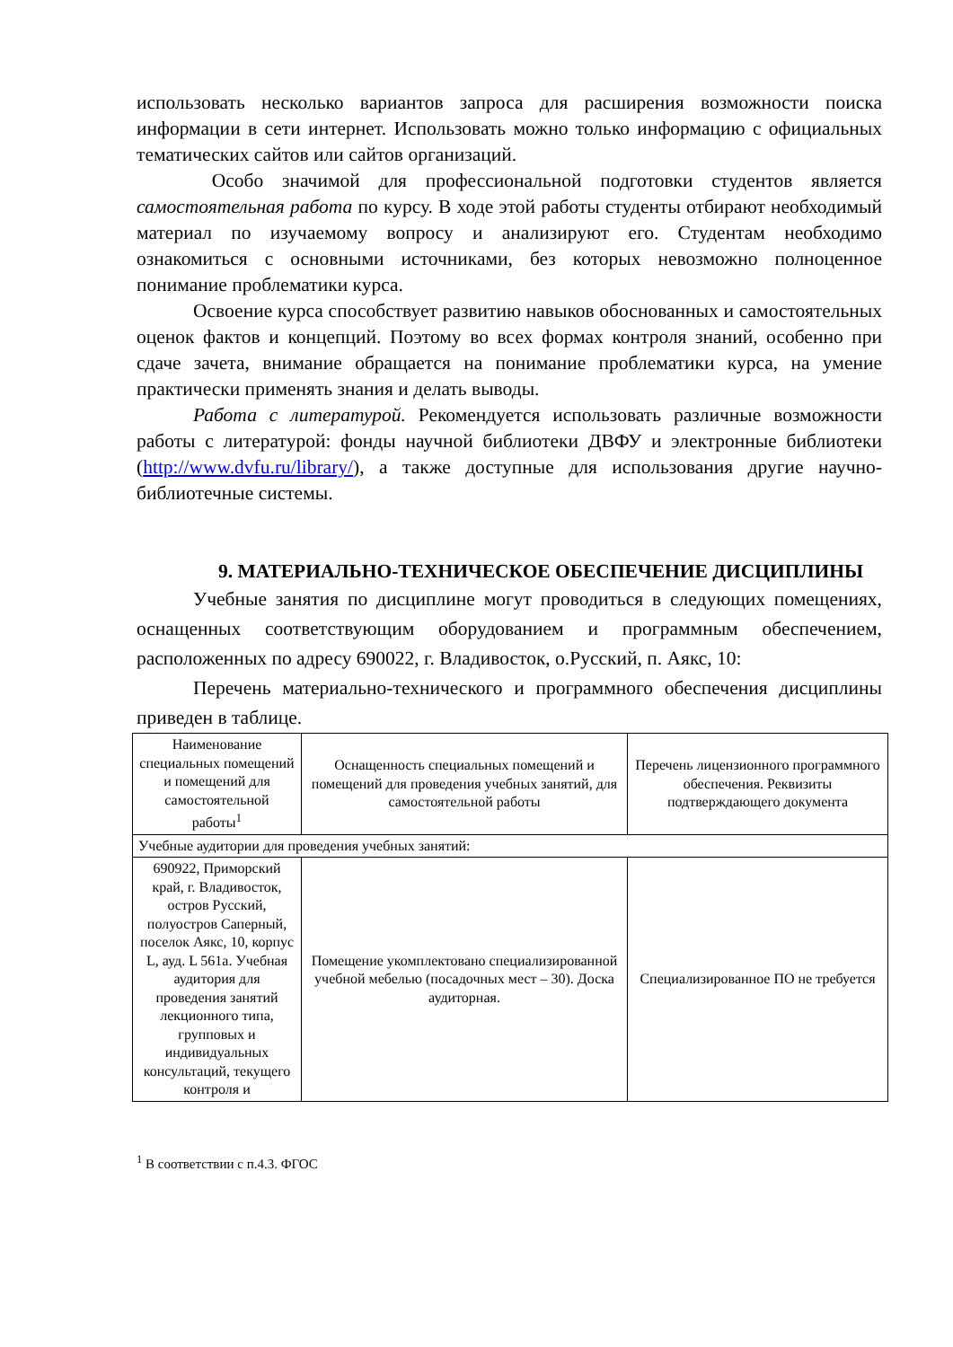использовать несколько вариантов запроса для расширения возможности поиска информации в сети интернет. Использовать можно только информацию с официальных тематических сайтов или сайтов организаций.
Особо значимой для профессиональной подготовки студентов является самостоятельная работа по курсу. В ходе этой работы студенты отбирают необходимый материал по изучаемому вопросу и анализируют его. Студентам необходимо ознакомиться с основными источниками, без которых невозможно полноценное понимание проблематики курса.
Освоение курса способствует развитию навыков обоснованных и самостоятельных оценок фактов и концепций. Поэтому во всех формах контроля знаний, особенно при сдаче зачета, внимание обращается на понимание проблематики курса, на умение практически применять знания и делать выводы.
Работа с литературой. Рекомендуется использовать различные возможности работы с литературой: фонды научной библиотеки ДВФУ и электронные библиотеки (http://www.dvfu.ru/library/), а также доступные для использования другие научно-библиотечные системы.
9. МАТЕРИАЛЬНО-ТЕХНИЧЕСКОЕ ОБЕСПЕЧЕНИЕ ДИСЦИПЛИНЫ
Учебные занятия по дисциплине могут проводиться в следующих помещениях, оснащенных соответствующим оборудованием и программным обеспечением, расположенных по адресу 690022, г. Владивосток, о.Русский, п. Аякс, 10:
Перечень материально-технического и программного обеспечения дисциплины приведен в таблице.
| Наименование специальных помещений и помещений для самостоятельной работы<sup>1</sup> | Оснащенность специальных помещений и помещений для проведения учебных занятий, для самостоятельной работы | Перечень лицензионного программного обеспечения. Реквизиты подтверждающего документа |
| Учебные аудитории для проведения учебных занятий: | | |
| 690922, Приморский край, г. Владивосток, остров Русский, полуостров Саперный, поселок Аякс, 10, корпус L, ауд. L 561а. Учебная аудитория для проведения занятий лекционного типа, групповых и индивидуальных консультаций, текущего контроля и | Помещение укомплектовано специализированной учебной мебелью (посадочных мест – 30). Доска аудиторная. | Специализированное ПО не требуется |
<sup>1</sup> В соответствии с п.4.3. ФГОС